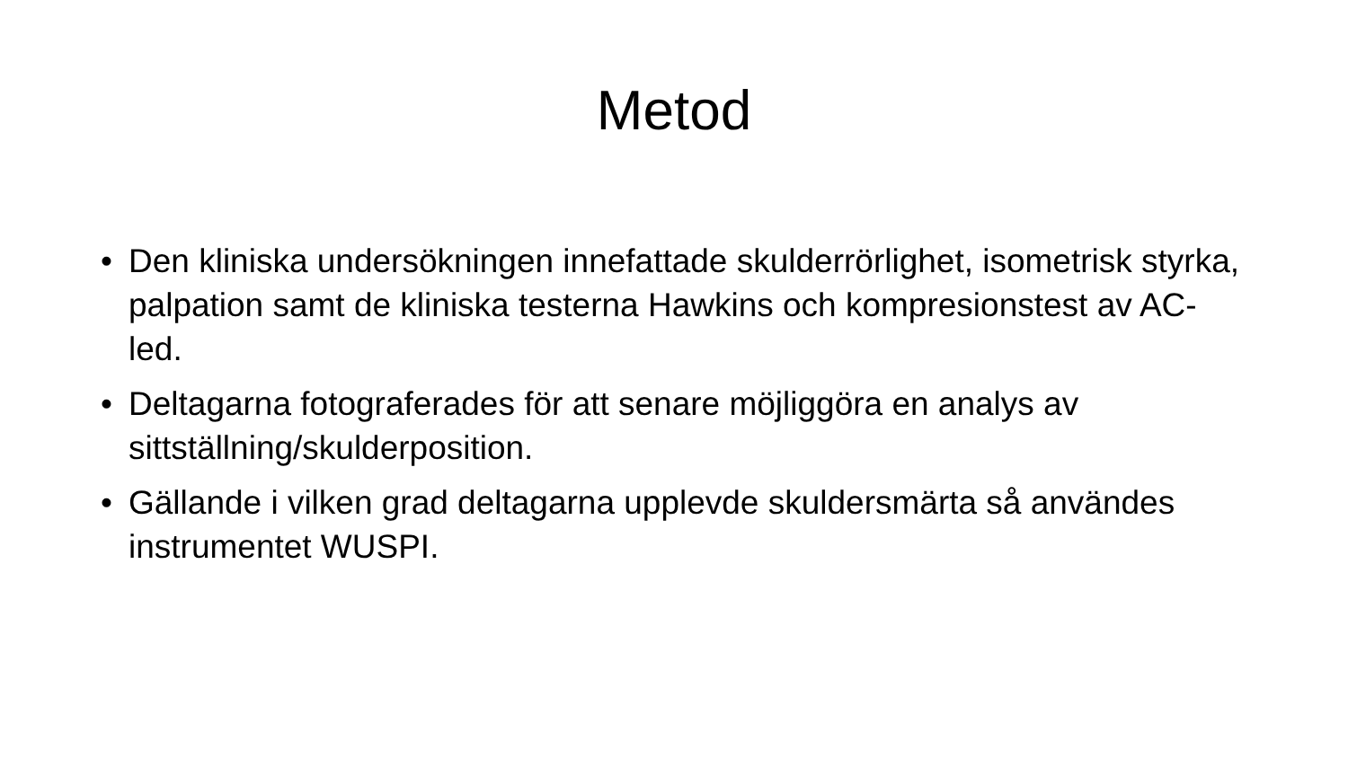Metod
• Den kliniska undersökningen innefattade skulderrörlighet, isometrisk styrka, palpation samt de kliniska testerna Hawkins och kompresionstest av AC-led.
• Deltagarna fotograferades för att senare möjliggöra en analys av sittställning/skulderposition.
• Gällande i vilken grad deltagarna upplevde skuldersmärta så användes instrumentet WUSPI.